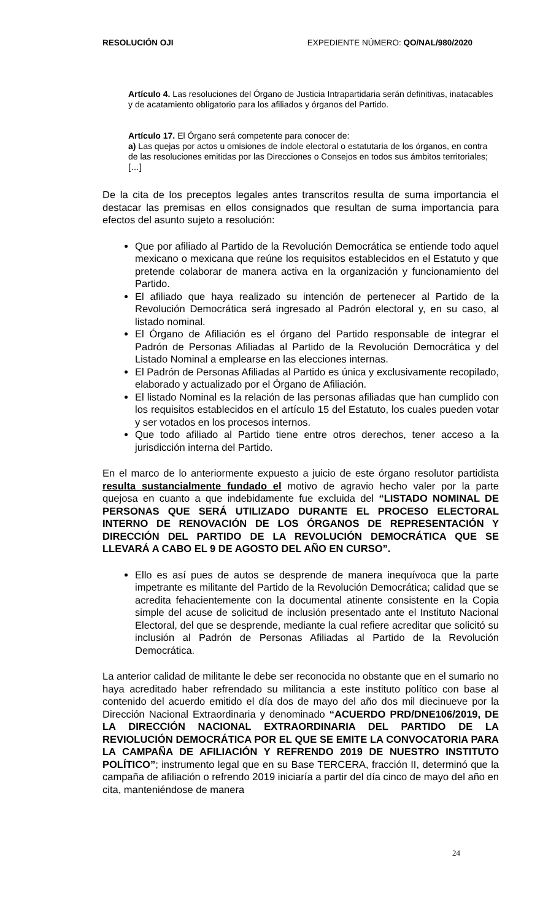RESOLUCIÓN OJI EXPEDIENTE NÚMERO: QO/NAL/980/2020
Artículo 4. Las resoluciones del Órgano de Justicia Intrapartidaria serán definitivas, inatacables y de acatamiento obligatorio para los afiliados y órganos del Partido.
Artículo 17. El Órgano será competente para conocer de:
a) Las quejas por actos u omisiones de índole electoral o estatutaria de los órganos, en contra de las resoluciones emitidas por las Direcciones o Consejos en todos sus ámbitos territoriales;
[…]
De la cita de los preceptos legales antes transcritos resulta de suma importancia el destacar las premisas en ellos consignados que resultan de suma importancia para efectos del asunto sujeto a resolución:
Que por afiliado al Partido de la Revolución Democrática se entiende todo aquel mexicano o mexicana que reúne los requisitos establecidos en el Estatuto y que pretende colaborar de manera activa en la organización y funcionamiento del Partido.
El afiliado que haya realizado su intención de pertenecer al Partido de la Revolución Democrática será ingresado al Padrón electoral y, en su caso, al listado nominal.
El Órgano de Afiliación es el órgano del Partido responsable de integrar el Padrón de Personas Afiliadas al Partido de la Revolución Democrática y del Listado Nominal a emplearse en las elecciones internas.
El Padrón de Personas Afiliadas al Partido es única y exclusivamente recopilado, elaborado y actualizado por el Órgano de Afiliación.
El listado Nominal es la relación de las personas afiliadas que han cumplido con los requisitos establecidos en el artículo 15 del Estatuto, los cuales pueden votar y ser votados en los procesos internos.
Que todo afiliado al Partido tiene entre otros derechos, tener acceso a la jurisdicción interna del Partido.
En el marco de lo anteriormente expuesto a juicio de este órgano resolutor partidista resulta sustancialmente fundado el motivo de agravio hecho valer por la parte quejosa en cuanto a que indebidamente fue excluida del “LISTADO NOMINAL DE PERSONAS QUE SERÁ UTILIZADO DURANTE EL PROCESO ELECTORAL INTERNO DE RENOVACIÓN DE LOS ÓRGANOS DE REPRESENTACIÓN Y DIRECCIÓN DEL PARTIDO DE LA REVOLUCIÓN DEMOCRÁTICA QUE SE LLEVARÁ A CABO EL 9 DE AGOSTO DEL AÑO EN CURSO”.
Ello es así pues de autos se desprende de manera inequívoca que la parte impetrante es militante del Partido de la Revolución Democrática; calidad que se acredita fehacientemente con la documental atinente consistente en la Copia simple del acuse de solicitud de inclusión presentado ante el Instituto Nacional Electoral, del que se desprende, mediante la cual refiere acreditar que solicitó su inclusión al Padrón de Personas Afiliadas al Partido de la Revolución Democrática.
La anterior calidad de militante le debe ser reconocida no obstante que en el sumario no haya acreditado haber refrendado su militancia a este instituto político con base al contenido del acuerdo emitido el día dos de mayo del año dos mil diecinueve por la Dirección Nacional Extraordinaria y denominado “ACUERDO PRD/DNE106/2019, DE LA DIRECCIÓN NACIONAL EXTRAORDINARIA DEL PARTIDO DE LA REVIOLUCIÓN DEMOCRÁTICA POR EL QUE SE EMITE LA CONVOCATORIA PARA LA CAMPAÑA DE AFILIACIÓN Y REFRENDO 2019 DE NUESTRO INSTITUTO POLÍTICO”; instrumento legal que en su Base TERCERA, fracción II, determinó que la campaña de afiliación o refrendo 2019 iniciaría a partir del día cinco de mayo del año en cita, manteniéndose de manera
24